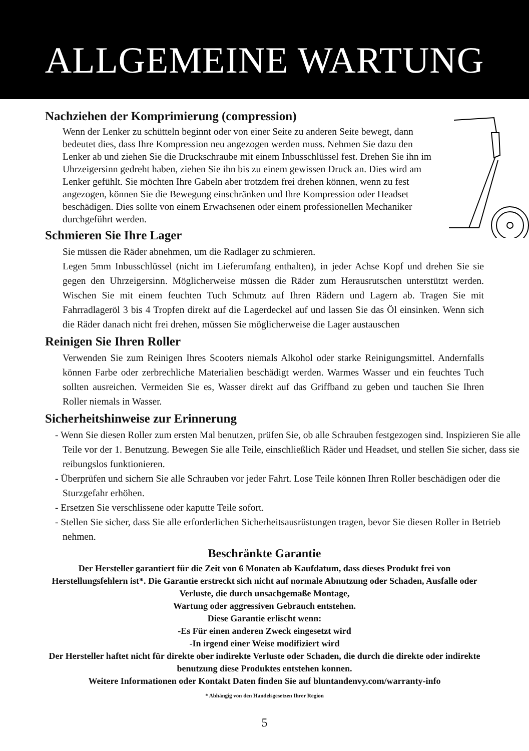ALLGEMEINE WARTUNG
Nachziehen der Komprimierung (compression)
Wenn der Lenker zu schütteln beginnt oder von einer Seite zu anderen Seite bewegt, dann bedeutet dies, dass Ihre Kompression neu angezogen werden muss. Nehmen Sie dazu den Lenker ab und ziehen Sie die Druckschraube mit einem Inbusschlüssel fest. Drehen Sie ihn im Uhrzeigersinn gedreht haben, ziehen Sie ihn bis zu einem gewissen Druck an. Dies wird am Lenker gefühlt. Sie möchten Ihre Gabeln aber trotzdem frei drehen können, wenn zu fest angezogen, können Sie die Bewegung einschränken und Ihre Kompression oder Headset beschädigen. Dies sollte von einem Erwachsenen oder einem professionellen Mechaniker durchgeführt werden.
Schmieren Sie Ihre Lager
Sie müssen die Räder abnehmen, um die Radlager zu schmieren.
Legen 5mm Inbusschlüssel (nicht im Lieferumfang enthalten), in jeder Achse Kopf und drehen Sie sie gegen den Uhrzeigersinn. Möglicherweise müssen die Räder zum Herausrutschen unterstützt werden. Wischen Sie mit einem feuchten Tuch Schmutz auf Ihren Rädern und Lagern ab. Tragen Sie mit Fahrradlageröl 3 bis 4 Tropfen direkt auf die Lagerdeckel auf und lassen Sie das Öl einsinken. Wenn sich die Räder danach nicht frei drehen, müssen Sie möglicherweise die Lager austauschen
Reinigen Sie Ihren Roller
Verwenden Sie zum Reinigen Ihres Scooters niemals Alkohol oder starke Reinigungsmittel. Andernfalls können Farbe oder zerbrechliche Materialien beschädigt werden. Warmes Wasser und ein feuchtes Tuch sollten ausreichen. Vermeiden Sie es, Wasser direkt auf das Griffband zu geben und tauchen Sie Ihren Roller niemals in Wasser.
Sicherheitshinweise zur Erinnerung
- Wenn Sie diesen Roller zum ersten Mal benutzen, prüfen Sie, ob alle Schrauben festgezogen sind. Inspizieren Sie alle Teile vor der 1. Benutzung. Bewegen Sie alle Teile, einschließlich Räder und Headset, und stellen Sie sicher, dass sie reibungslos funktionieren.
- Überprüfen und sichern Sie alle Schrauben vor jeder Fahrt. Lose Teile können Ihren Roller beschädigen oder die Sturzgefahr erhöhen.
- Ersetzen Sie verschlissene oder kaputte Teile sofort.
- Stellen Sie sicher, dass Sie alle erforderlichen Sicherheitsausrüstungen tragen, bevor Sie diesen Roller in Betrieb nehmen.
Beschränkte Garantie
Der Hersteller garantiert für die Zeit von 6 Monaten ab Kaufdatum, dass dieses Produkt frei von Herstellungsfehlern ist*. Die Garantie erstreckt sich nicht auf normale Abnutzung oder Schaden, Ausfalle oder Verluste, die durch unsachgemaße Montage,
Wartung oder aggressiven Gebrauch entstehen.
Diese Garantie erlischt wenn:
-Es Für einen anderen Zweck eingesetzt wird
-In irgend einer Weise modifiziert wird
Der Hersteller haftet nicht für direkte ober indirekte Verluste oder Schaden, die durch die direkte oder indirekte benutzung diese Produktes entstehen konnen.
Weitere Informationen oder Kontakt Daten finden Sie auf bluntandenvy.com/warranty-info
* Abhängig von den Handelsgesetzen Ihrer Region
5